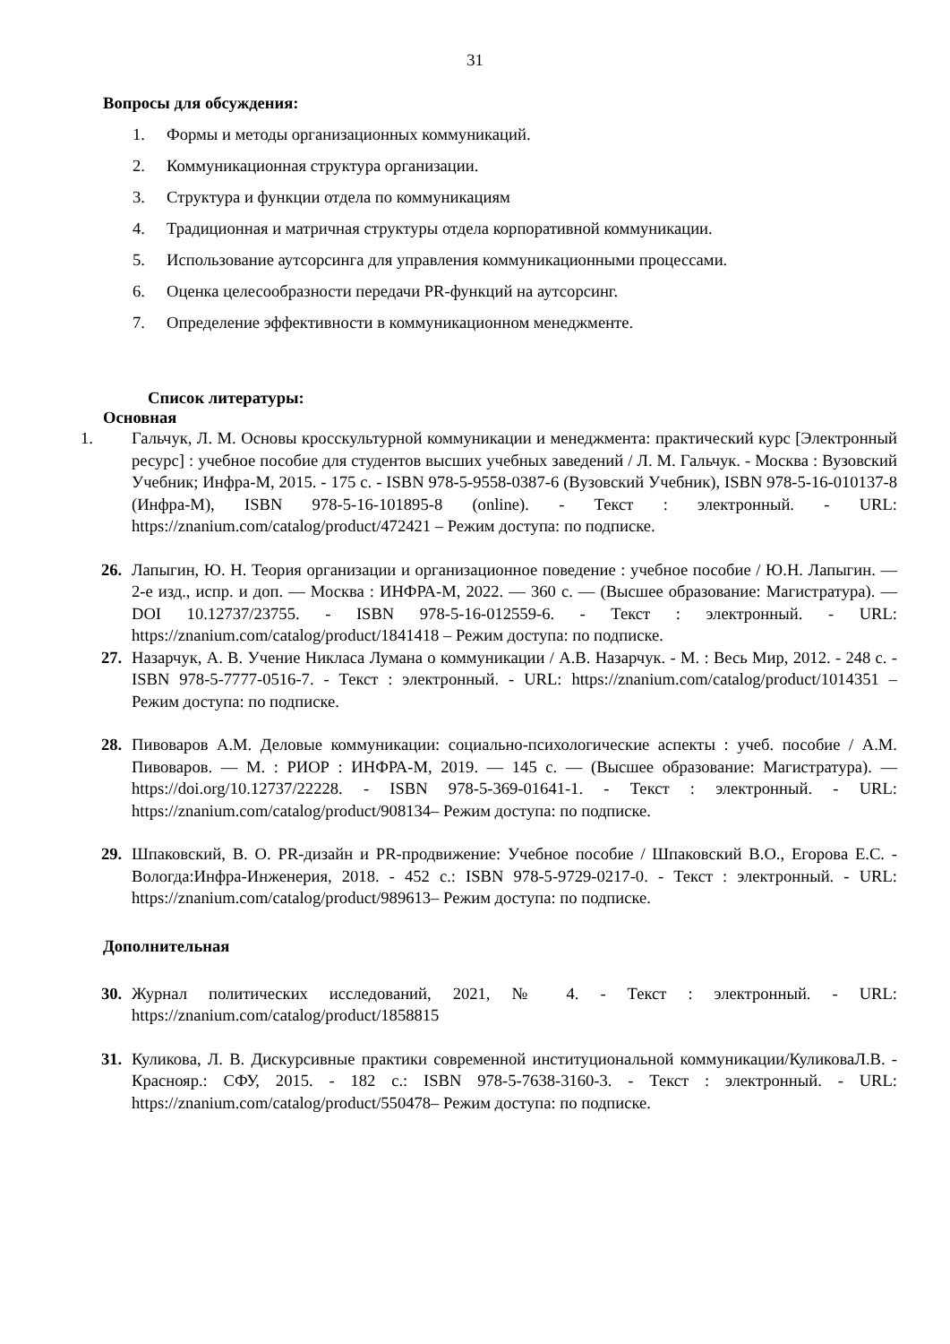31
Вопросы для обсуждения:
1. Формы и методы организационных коммуникаций.
2. Коммуникационная структура организации.
3. Структура и функции отдела по коммуникациям
4. Традиционная и матричная структуры отдела корпоративной коммуникации.
5. Использование аутсорсинга для управления коммуникационными процессами.
6. Оценка целесообразности передачи PR-функций на аутсорсинг.
7. Определение эффективности в коммуникационном менеджменте.
Список литературы:
Основная
1. Гальчук, Л. М. Основы кросскультурной коммуникации и менеджмента: практический курс [Электронный ресурс] : учебное пособие для студентов высших учебных заведений / Л. М. Гальчук. - Москва : Вузовский Учебник; Инфра-М, 2015. - 175 с. - ISBN 978-5-9558-0387-6 (Вузовский Учебник), ISBN 978-5-16-010137-8 (Инфра-М), ISBN 978-5-16-101895-8 (online). - Текст : электронный. - URL: https://znanium.com/catalog/product/472421 – Режим доступа: по подписке.
26. Лапыгин, Ю. Н. Теория организации и организационное поведение : учебное пособие / Ю.Н. Лапыгин. — 2-е изд., испр. и доп. — Москва : ИНФРА-М, 2022. — 360 с. — (Высшее образование: Магистратура). — DOI 10.12737/23755. - ISBN 978-5-16-012559-6. - Текст : электронный. - URL: https://znanium.com/catalog/product/1841418 – Режим доступа: по подписке.
27. Назарчук, А. В. Учение Никласа Лумана о коммуникации / А.В. Назарчук. - М. : Весь Мир, 2012. - 248 с. - ISBN 978-5-7777-0516-7. - Текст : электронный. - URL: https://znanium.com/catalog/product/1014351 – Режим доступа: по подписке.
28. Пивоваров А.М. Деловые коммуникации: социально-психологические аспекты : учеб. пособие / А.М. Пивоваров. — М. : РИОР : ИНФРА-М, 2019. — 145 с. — (Высшее образование: Магистратура). — https://doi.org/10.12737/22228. - ISBN 978-5-369-01641-1. - Текст : электронный. - URL: https://znanium.com/catalog/product/908134– Режим доступа: по подписке.
29. Шпаковский, В. О. PR-дизайн и PR-продвижение: Учебное пособие / Шпаковский В.О., Егорова Е.С. - Вологда:Инфра-Инженерия, 2018. - 452 с.: ISBN 978-5-9729-0217-0. - Текст : электронный. - URL: https://znanium.com/catalog/product/989613– Режим доступа: по подписке.
Дополнительная
30. Журнал политических исследований, 2021, № 4. - Текст : электронный. - URL: https://znanium.com/catalog/product/1858815
31. Куликова, Л. В. Дискурсивные практики современной институциональной коммуникации/КуликоваЛ.В. - Краснояр.: СФУ, 2015. - 182 с.: ISBN 978-5-7638-3160-3. - Текст : электронный. - URL: https://znanium.com/catalog/product/550478– Режим доступа: по подписке.